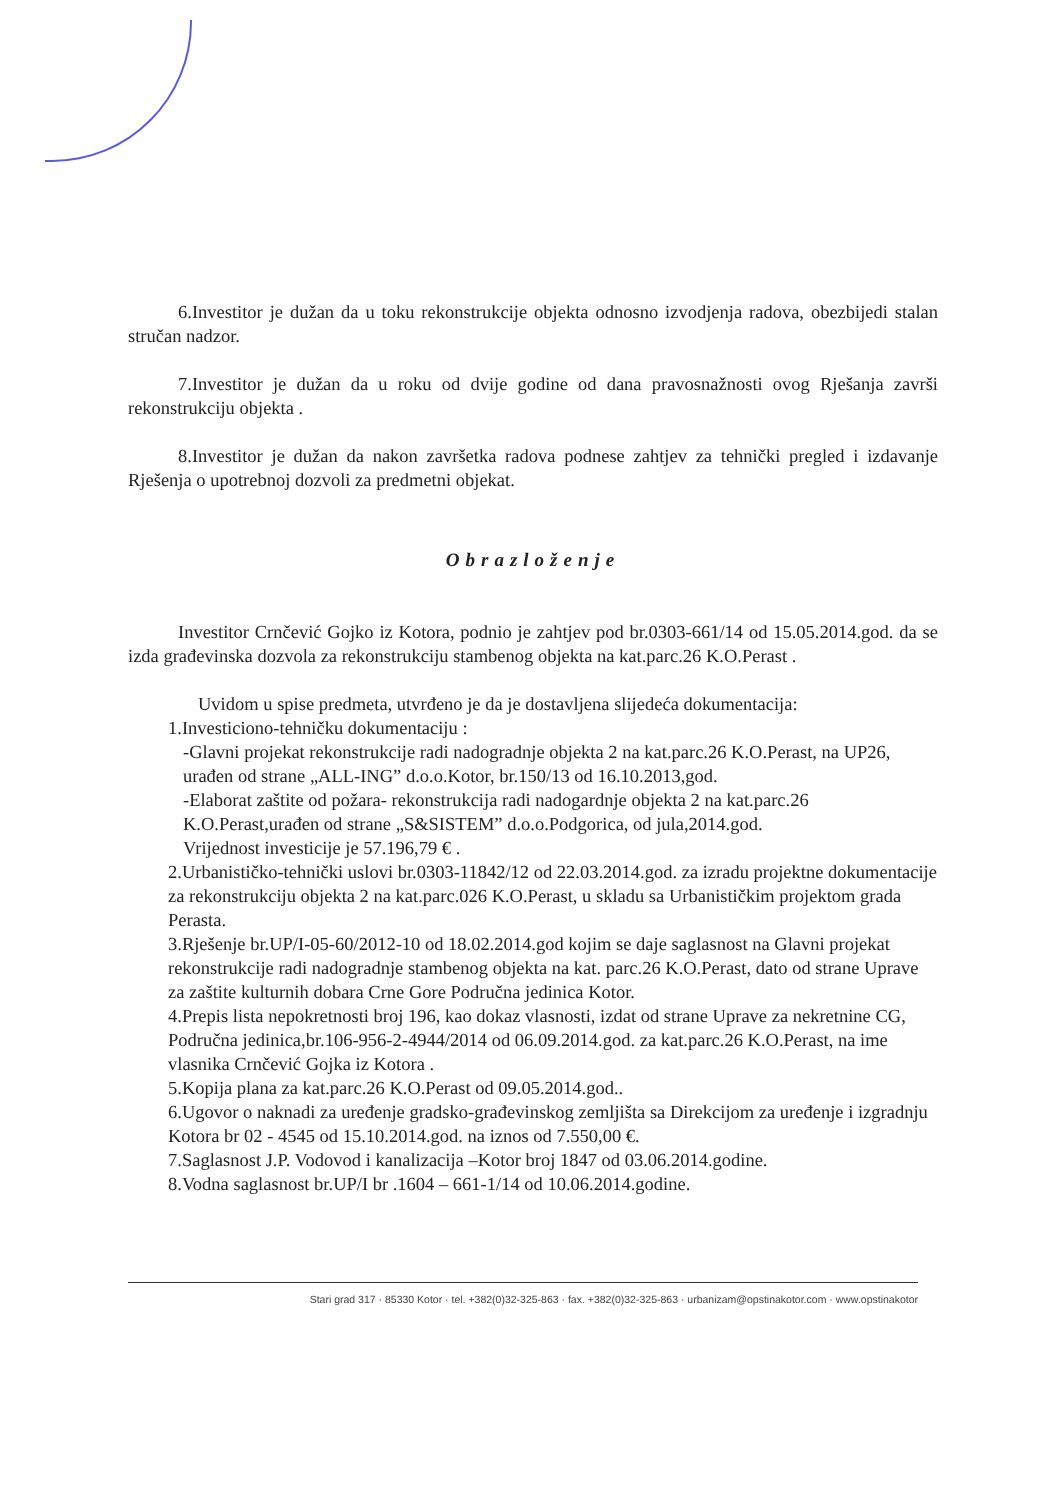6.Investitor je dužan da u toku rekonstrukcije objekta odnosno izvodjenja radova, obezbijedi stalan stručan nadzor.
7.Investitor je dužan da u roku od dvije godine od dana pravosnažnosti ovog Rješanja završi rekonstrukciju objekta .
8.Investitor je dužan da nakon završetka radova podnese zahtjev za tehnički pregled i izdavanje Rješenja o upotrebnoj dozvoli za predmetni objekat.
Obrazloženje
Investitor Crnčević Gojko iz Kotora, podnio je zahtjev pod br.0303-661/14 od 15.05.2014.god. da se izda građevinska dozvola za rekonstrukciju stambenog objekta na kat.parc.26 K.O.Perast .
Uvidom u spise predmeta, utvrđeno je da je dostavljena slijedeća dokumentacija:
1.Investiciono-tehničku dokumentaciju :
-Glavni projekat rekonstrukcije radi nadogradnje objekta 2 na kat.parc.26 K.O.Perast, na UP26, urađen od strane „ALL-ING” d.o.o.Kotor, br.150/13 od 16.10.2013,god.
-Elaborat zaštite od požara- rekonstrukcija radi nadogardnje objekta 2 na kat.parc.26 K.O.Perast,urađen od strane „S&SISTEM” d.o.o.Podgorica, od jula,2014.god.
Vrijednost investicije je 57.196,79 € .
2.Urbanističko-tehnički uslovi br.0303-11842/12 od 22.03.2014.god. za izradu projektne dokumentacije za rekonstrukciju objekta 2 na kat.parc.026 K.O.Perast, u skladu sa Urbanističkim projektom grada Perasta.
3.Rješenje br.UP/I-05-60/2012-10 od 18.02.2014.god kojim se daje saglasnost na Glavni projekat rekonstrukcije radi nadogradnje stambenog objekta na kat. parc.26 K.O.Perast, dato od strane Uprave za zaštite kulturnih dobara Crne Gore Područna jedinica Kotor.
4.Prepis lista nepokretnosti broj 196, kao dokaz vlasnosti, izdat od strane Uprave za nekretnine CG, Područna jedinica,br.106-956-2-4944/2014 od 06.09.2014.god. za kat.parc.26 K.O.Perast, na ime vlasnika Crnčević Gojka iz Kotora .
5.Kopija plana za kat.parc.26 K.O.Perast od 09.05.2014.god..
6.Ugovor o naknadi za uređenje gradsko-građevinskog zemljišta sa Direkcijom za uređenje i izgradnju Kotora br 02 - 4545 od 15.10.2014.god. na iznos od 7.550,00 €.
7.Saglasnost J.P. Vodovod i kanalizacija –Kotor broj 1847 od 03.06.2014.godine.
8.Vodna saglasnost br.UP/I br .1604 – 661-1/14 od 10.06.2014.godine.
Stari grad 317 · 85330 Kotor · tel. +382(0)32-325-863 · fax. +382(0)32-325-863 · urbanizam@opstinakotor.com · www.opstinakotor